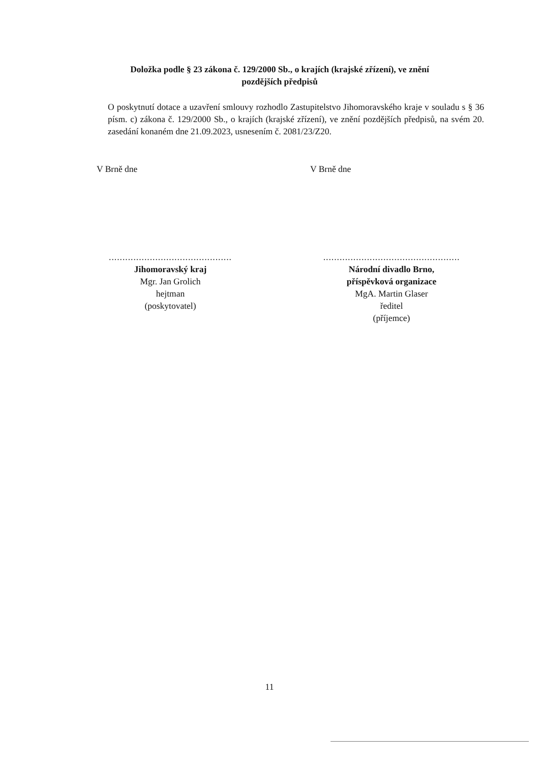Doložka podle § 23 zákona č. 129/2000 Sb., o krajích (krajské zřízení), ve znění pozdějších předpisů
O poskytnutí dotace a uzavření smlouvy rozhodlo Zastupitelstvo Jihomoravského kraje v souladu s § 36 písm. c) zákona č. 129/2000 Sb., o krajích (krajské zřízení), ve znění pozdějších předpisů, na svém 20. zasedání konaném dne 21.09.2023, usnesením č. 2081/23/Z20.
V Brně dne
.............................................
Jihomoravský kraj
Mgr. Jan Grolich
hejtman
(poskytovatel)
V Brně dne
..................................................
Národní divadlo Brno,
příspěvková organizace
MgA. Martin Glaser
ředitel
(příjemce)
11